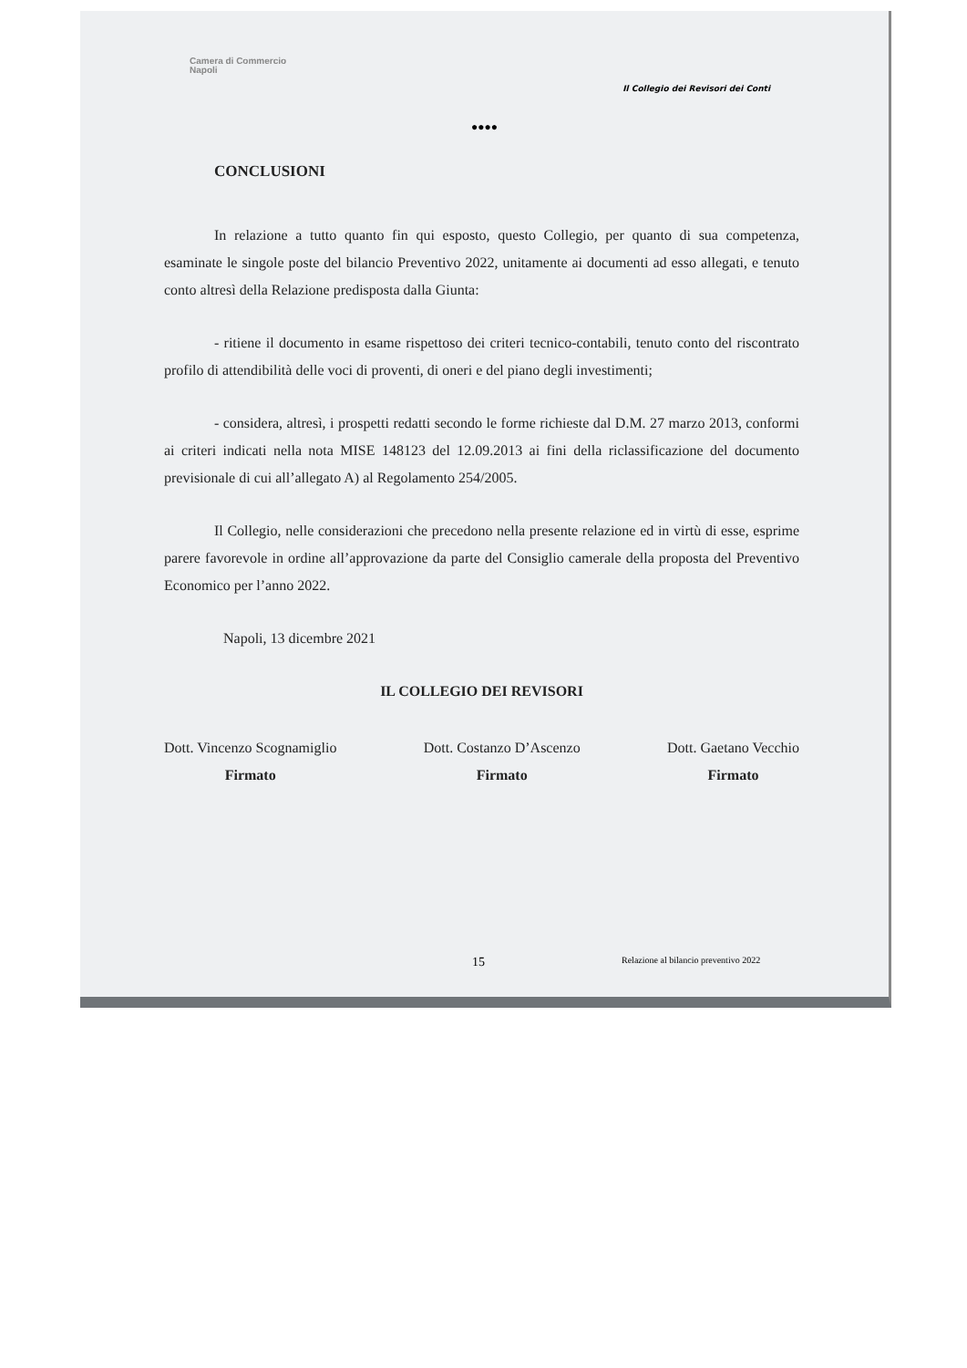Camera di Commercio
Napoli
Il Collegio dei Revisori dei Conti
●●●●
CONCLUSIONI
In relazione a tutto quanto fin qui esposto, questo Collegio, per quanto di sua competenza, esaminate le singole poste del bilancio Preventivo 2022, unitamente ai documenti ad esso allegati, e tenuto conto altresì della Relazione predisposta dalla Giunta:
- ritiene il documento in esame rispettoso dei criteri tecnico-contabili, tenuto conto del riscontrato profilo di attendibilità delle voci di proventi, di oneri e del piano degli investimenti;
- considera, altresì, i prospetti redatti secondo le forme richieste dal D.M. 27 marzo 2013, conformi ai criteri indicati nella nota MISE 148123 del 12.09.2013 ai fini della riclassificazione del documento previsionale di cui all’allegato A) al Regolamento 254/2005.
Il Collegio, nelle considerazioni che precedono nella presente relazione ed in virtù di esse, esprime parere favorevole in ordine all’approvazione da parte del Consiglio camerale della proposta del Preventivo Economico per l’anno 2022.
Napoli, 13 dicembre 2021
IL COLLEGIO DEI REVISORI
Dott. Vincenzo Scognamiglio
Firmato
Dott. Costanzo D’Ascenzo
Firmato
Dott. Gaetano Vecchio
Firmato
15 Relazione al bilancio preventivo 2022